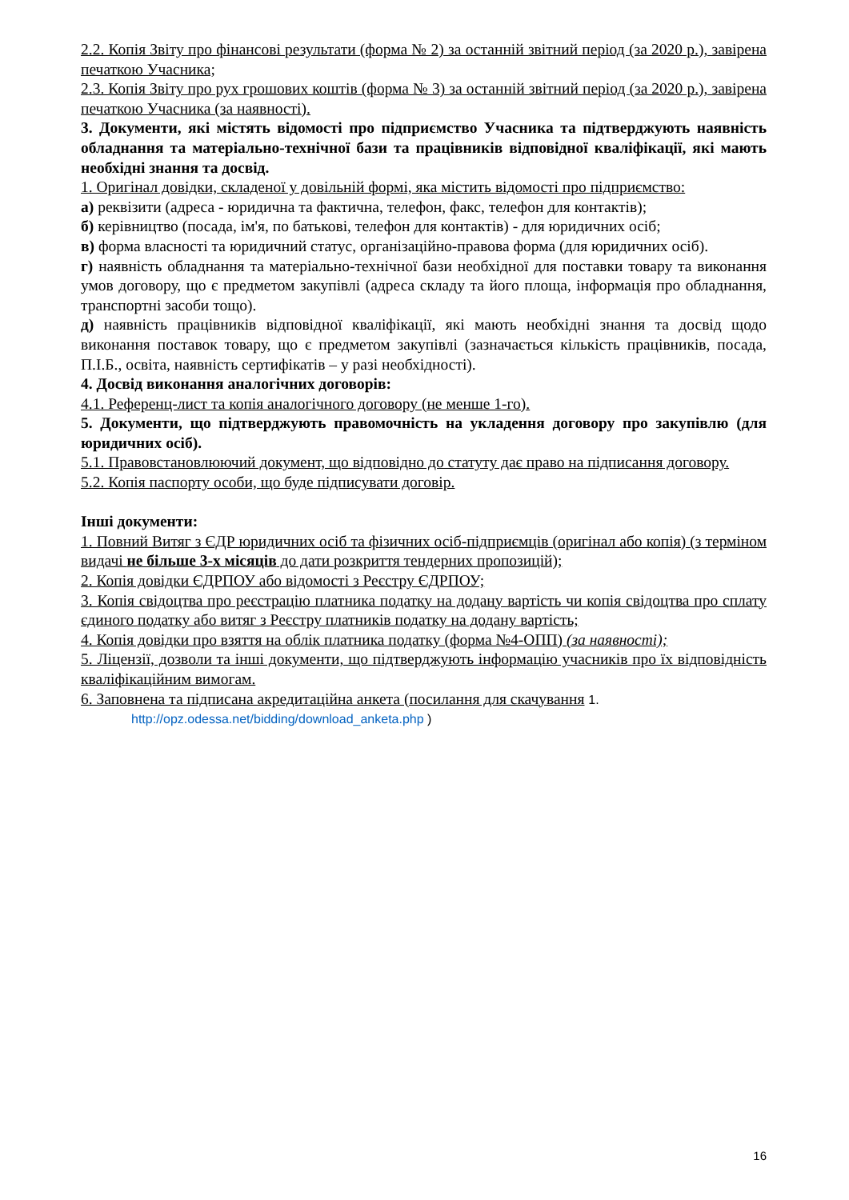2.2. Копія Звіту про фінансові результати (форма № 2) за останній звітний період (за 2020 р.), завірена печаткою Учасника;
2.3. Копія Звіту про рух грошових коштів (форма № 3) за останній звітний період (за 2020 р.), завірена печаткою Учасника (за наявності).
3. Документи, які містять відомості про підприємство Учасника та підтверджують наявність обладнання та матеріально-технічної бази та працівників відповідної кваліфікації, які мають необхідні знання та досвід.
1. Оригінал довідки, складеної у довільній формі, яка містить відомості про підприємство:
а) реквізити (адреса - юридична та фактична, телефон, факс, телефон для контактів);
б) керівництво (посада, ім'я, по батькові, телефон для контактів) - для юридичних осіб;
в) форма власності та юридичний статус, організаційно-правова форма (для юридичних осіб).
г) наявність обладнання та матеріально-технічної бази необхідної для поставки товару та виконання умов договору, що є предметом закупівлі (адреса складу та його площа, інформація про обладнання, транспортні засоби тощо).
д) наявність працівників відповідної кваліфікації, які мають необхідні знання та досвід щодо виконання поставок товару, що є предметом закупівлі (зазначається кількість працівників, посада, П.І.Б., освіта, наявність сертифікатів – у разі необхідності).
4. Досвід виконання аналогічних договорів:
4.1. Референц-лист та копія аналогічного договору (не менше 1-го).
5. Документи, що підтверджують правомочність на укладення договору про закупівлю (для юридичних осіб).
5.1. Правовстановлюючий документ, що відповідно до статуту дає право на підписання договору.
5.2. Копія паспорту особи, що буде підписувати договір.
Інші документи:
1. Повний Витяг з ЄДР юридичних осіб та фізичних осіб-підприємців (оригінал або копія) (з терміном видачі не більше 3-х місяців до дати розкриття тендерних пропозицій);
2. Копія довідки ЄДРПОУ або відомості з Реєстру ЄДРПОУ;
3. Копія свідоцтва про реєстрацію платника податку на додану вартість чи копія свідоцтва про сплату єдиного податку або витяг з Реєстру платників податку на додану вартість;
4. Копія довідки про взяття на облік платника податку (форма №4-ОПП) (за наявності);
5. Ліцензії, дозволи та інші документи, що підтверджують інформацію учасників про їх відповідність кваліфікаційним вимогам.
6. Заповнена та підписана акредитаційна анкета (посилання для скачування 1.
http://opz.odessa.net/bidding/download_anketa.php )
16